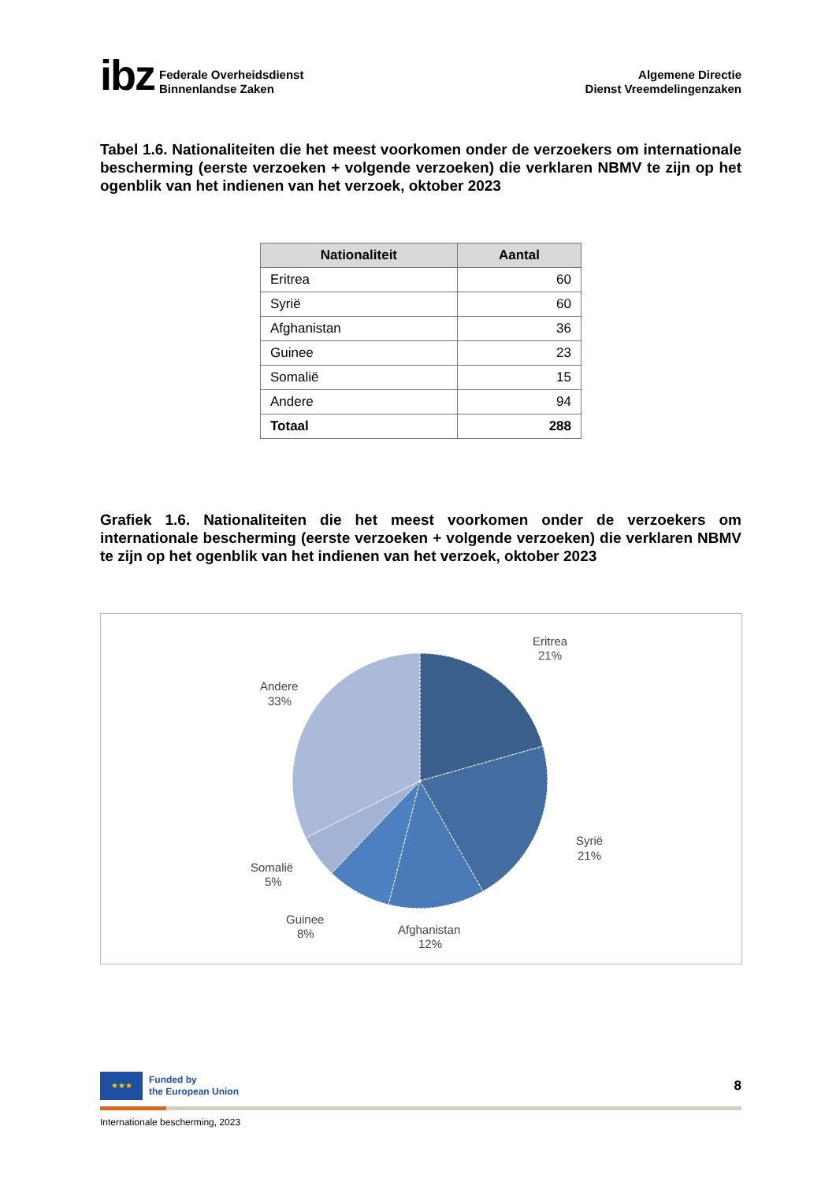ibz
Federale Overheidsdienst
Binnenlandse Zaken
Algemene Directie
Dienst Vreemdelingenzaken
Tabel 1.6. Nationaliteiten die het meest voorkomen onder de verzoekers om internationale bescherming (eerste verzoeken + volgende verzoeken) die verklaren NBMV te zijn op het ogenblik van het indienen van het verzoek, oktober 2023
| Nationaliteit | Aantal |
| --- | --- |
| Eritrea | 60 |
| Syrië | 60 |
| Afghanistan | 36 |
| Guinee | 23 |
| Somalië | 15 |
| Andere | 94 |
| Totaal | 288 |
Grafiek 1.6. Nationaliteiten die het meest voorkomen onder de verzoekers om internationale bescherming (eerste verzoeken + volgende verzoeken) die verklaren NBMV te zijn op het ogenblik van het indienen van het verzoek, oktober 2023
Eritrea
21%
Syrië
21%
Afghanistan
12%
Guinee
8%
Somalië
5%
Andere
33%
★★★
Funded by
the European Union
8
Internationale bescherming, 2023